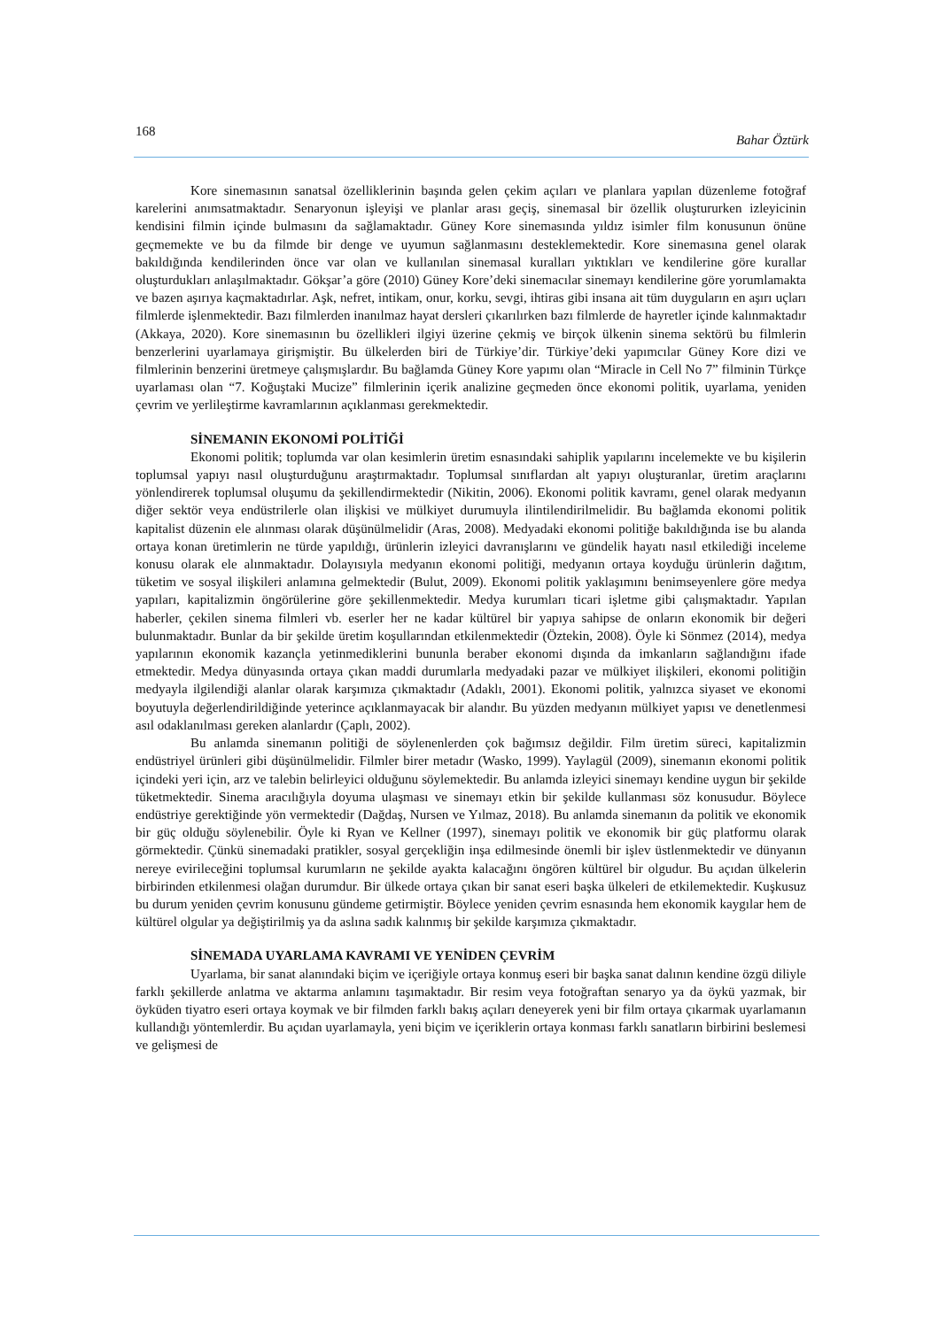168 Bahar Öztürk
Kore sinemasının sanatsal özelliklerinin başında gelen çekim açıları ve planlara yapılan düzenleme fotoğraf karelerini anımsatmaktadır. Senaryonun işleyişi ve planlar arası geçiş, sinemasal bir özellik oluştururken izleyicinin kendisini filmin içinde bulmasını da sağlamaktadır. Güney Kore sinemasında yıldız isimler film konusunun önüne geçmemekte ve bu da filmde bir denge ve uyumun sağlanmasını desteklemektedir. Kore sinemasına genel olarak bakıldığında kendilerinden önce var olan ve kullanılan sinemasal kuralları yıktıkları ve kendilerine göre kurallar oluşturdukları anlaşılmaktadır. Gökşar’a göre (2010) Güney Kore’deki sinemacılar sinemayı kendilerine göre yorumlamakta ve bazen aşırıya kaçmaktadırlar. Aşk, nefret, intikam, onur, korku, sevgi, ihtiras gibi insana ait tüm duyguların en aşırı uçları filmlerde işlenmektedir. Bazı filmlerden inanılmaz hayat dersleri çıkarılırken bazı filmlerde de hayretler içinde kalınmaktadır (Akkaya, 2020). Kore sinemasının bu özellikleri ilgiyi üzerine çekmiş ve birçok ülkenin sinema sektörü bu filmlerin benzerlerini uyarlamaya girişmiştir. Bu ülkelerden biri de Türkiye’dir. Türkiye’deki yapımcılar Güney Kore dizi ve filmlerinin benzerini üretmeye çalışmışlardır. Bu bağlamda Güney Kore yapımı olan “Miracle in Cell No 7” filminin Türkçe uyarlaması olan “7. Koğuştaki Mucize” filmlerinin içerik analizine geçmeden önce ekonomi politik, uyarlama, yeniden çevrim ve yerlileştirme kavramlarının açıklanması gerekmektedir.
SİNEMANIN EKONOMİ POLİTİĞİ
Ekonomi politik; toplumda var olan kesimlerin üretim esnasındaki sahiplik yapılarını incelemekte ve bu kişilerin toplumsal yapıyı nasıl oluşturduğunu araştırmaktadır. Toplumsal sınıflardan alt yapıyı oluşturanlar, üretim araçlarını yönlendirerek toplumsal oluşumu da şekillendirmektedir (Nikitin, 2006). Ekonomi politik kavramı, genel olarak medyanın diğer sektör veya endüstrilerle olan ilişkisi ve mülkiyet durumuyla ilintilendirilmelidir. Bu bağlamda ekonomi politik kapitalist düzenin ele alınması olarak düşünülmelidir (Aras, 2008). Medyadaki ekonomi politiğe bakıldığında ise bu alanda ortaya konan üretimlerin ne türde yapıldığı, ürünlerin izleyici davranışlarını ve gündelik hayatı nasıl etkilediği inceleme konusu olarak ele alınmaktadır. Dolayısıyla medyanın ekonomi politiği, medyanın ortaya koyduğu ürünlerin dağıtım, tüketim ve sosyal ilişkileri anlamına gelmektedir (Bulut, 2009). Ekonomi politik yaklaşımını benimseyenlere göre medya yapıları, kapitalizmin öngörülerine göre şekillenmektedir. Medya kurumları ticari işletme gibi çalışmaktadır. Yapılan haberler, çekilen sinema filmleri vb. eserler her ne kadar kültürel bir yapıya sahipse de onların ekonomik bir değeri bulunmaktadır. Bunlar da bir şekilde üretim koşullarından etkilenmektedir (Öztekin, 2008). Öyle ki Sönmez (2014), medya yapılarının ekonomik kazançla yetinmediklerini bununla beraber ekonomi dışında da imkanların sağlandığını ifade etmektedir. Medya dünyasında ortaya çıkan maddi durumlarla medyadaki pazar ve mülkiyet ilişkileri, ekonomi politiğin medyayla ilgilendiği alanlar olarak karşımıza çıkmaktadır (Adaklı, 2001). Ekonomi politik, yalnızca siyaset ve ekonomi boyutuyla değerlendirildiğinde yeterince açıklanmayacak bir alandır. Bu yüzden medyanın mülkiyet yapısı ve denetlenmesi asıl odaklanılması gereken alanlardır (Çaplı, 2002).
Bu anlamda sinemanın politiği de söylenenlerden çok bağımsız değildir. Film üretim süreci, kapitalizmin endüstriyel ürünleri gibi düşünülmelidir. Filmler birer metadır (Wasko, 1999). Yaylagül (2009), sinemanın ekonomi politik içindeki yeri için, arz ve talebin belirleyici olduğunu söylemektedir. Bu anlamda izleyici sinemayı kendine uygun bir şekilde tüketmektedir. Sinema aracılığıyla doyuma ulaşması ve sinemayı etkin bir şekilde kullanması söz konusudur. Böylece endüstriye gerektiğinde yön vermektedir (Dağdaş, Nursen ve Yılmaz, 2018). Bu anlamda sinemanın da politik ve ekonomik bir güç olduğu söylenebilir. Öyle ki Ryan ve Kellner (1997), sinemayı politik ve ekonomik bir güç platformu olarak görmektedir. Çünkü sinemadaki pratikler, sosyal gerçekliğin inşa edilmesinde önemli bir işlev üstlenmektedir ve dünyanın nereye evirileceğini toplumsal kurumların ne şekilde ayakta kalacağını öngören kültürel bir olgudur. Bu açıdan ülkelerin birbirinden etkilenmesi olağan durumdur. Bir ülkede ortaya çıkan bir sanat eseri başka ülkeleri de etkilemektedir. Kuşkusuz bu durum yeniden çevrim konusunu gündeme getirmiştir. Böylece yeniden çevrim esnasında hem ekonomik kaygılar hem de kültürel olgular ya değiştirilmiş ya da aslına sadık kalınmış bir şekilde karşımıza çıkmaktadır.
SİNEMADA UYARLAMA KAVRAMI VE YENİDEN ÇEVRİM
Uyarlama, bir sanat alanındaki biçim ve içeriğiyle ortaya konmuş eseri bir başka sanat dalının kendine özgü diliyle farklı şekillerde anlatma ve aktarma anlamını taşımaktadır. Bir resim veya fotoğraftan senaryo ya da öykü yazmak, bir öyküden tiyatro eseri ortaya koymak ve bir filmden farklı bakış açıları deneyerek yeni bir film ortaya çıkarmak uyarlamanın kullandığı yöntemlerdir. Bu açıdan uyarlamayla, yeni biçim ve içeriklerin ortaya konması farklı sanatların birbirini beslemesi ve gelişmesi de